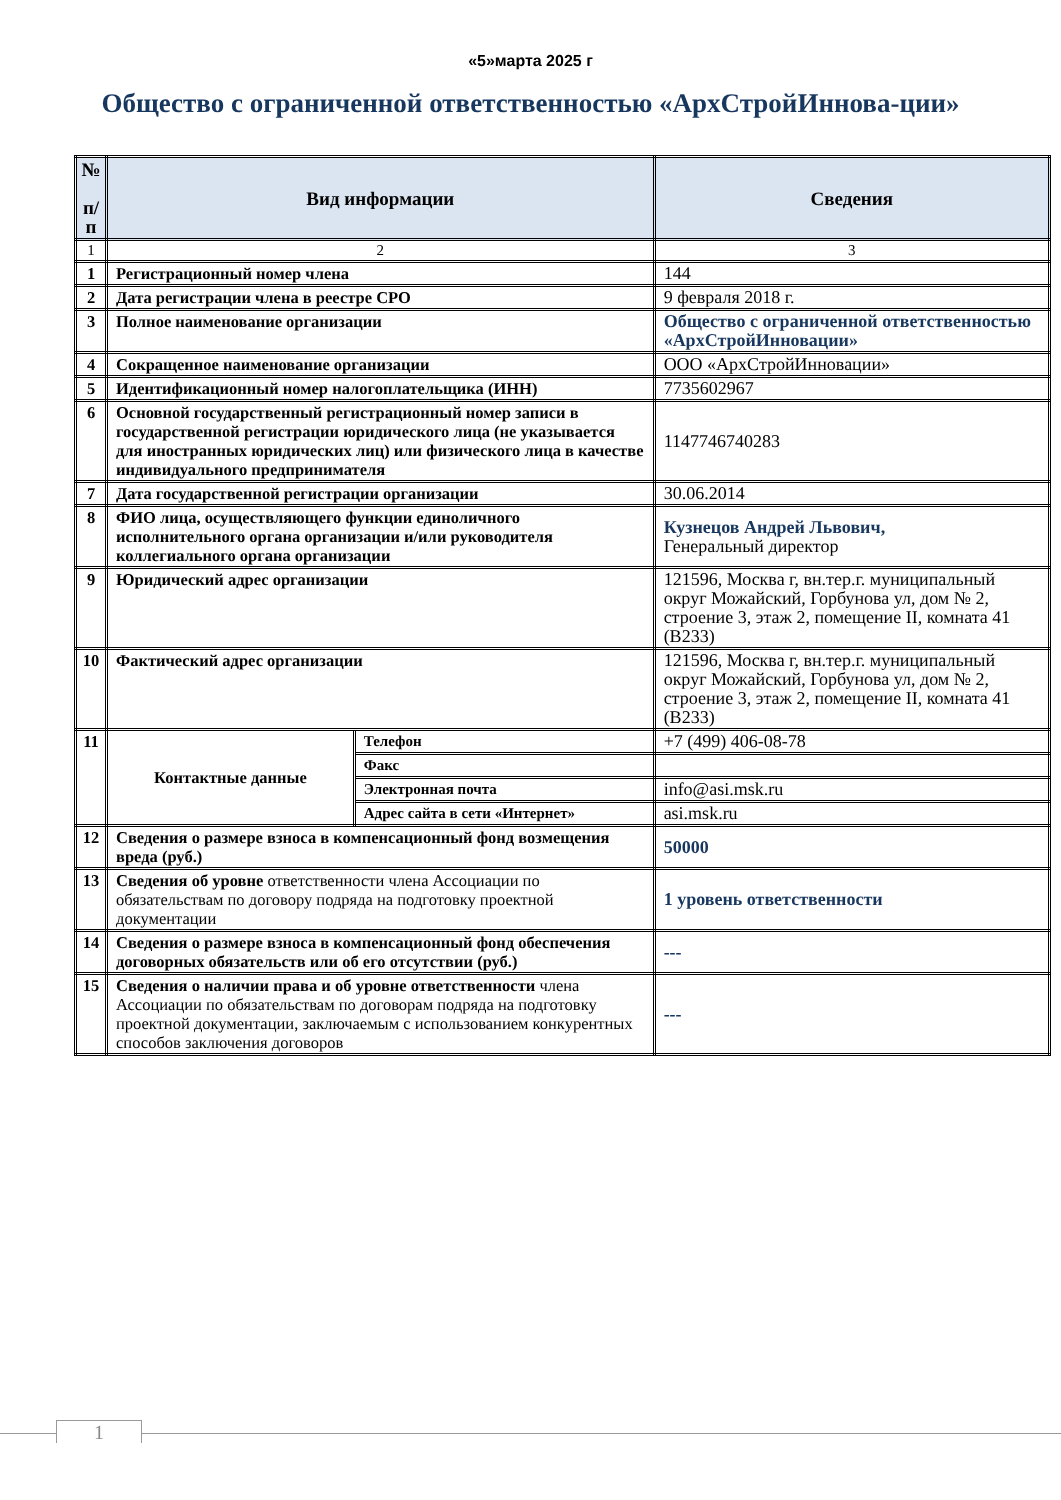«5»марта 2025 г
Общество с ограниченной ответственностью «АрхСтройИннова-ции»
| № п/п | Вид информации | | Сведения |
| --- | --- | --- | --- |
| 1 | 2 | | 3 |
| 1 | Регистрационный номер члена | | 144 |
| 2 | Дата регистрации члена в реестре СРО | | 9 февраля 2018 г. |
| 3 | Полное наименование организации | | Общество с ограниченной ответственностью «АрхСтройИнновации» |
| 4 | Сокращенное наименование организации | | ООО «АрхСтройИнновации» |
| 5 | Идентификационный номер налогоплательщика (ИНН) | | 7735602967 |
| 6 | Основной государственный регистрационный номер записи в государственной регистрации юридического лица (не указывается для иностранных юридических лиц) или физического лица в качестве индивидуального предпринимателя | | 1147746740283 |
| 7 | Дата государственной регистрации организации | | 30.06.2014 |
| 8 | ФИО лица, осуществляющего функции единоличного исполнительного органа организации и/или руководителя коллегиального органа организации | | Кузнецов Андрей Львович, Генеральный директор |
| 9 | Юридический адрес организации | | 121596, Москва г, вн.тер.г. муниципальный округ Можайский, Горбунова ул, дом № 2, строение 3, этаж 2, помещение II, комната 41 (В233) |
| 10 | Фактический адрес организации | | 121596, Москва г, вн.тер.г. муниципальный округ Можайский, Горбунова ул, дом № 2, строение 3, этаж 2, помещение II, комната 41 (В233) |
| 11 | Контактные данные | Телефон | +7 (499) 406-08-78 |
| | | Факс | |
| | | Электронная почта | info@asi.msk.ru |
| | | Адрес сайта в сети «Интернет» | asi.msk.ru |
| 12 | Сведения о размере взноса в компенсационный фонд возмещения вреда (руб.) | | 50000 |
| 13 | Сведения об уровне ответственности члена Ассоциации по обязательствам по договору подряда на подготовку проектной документации | | 1 уровень ответственности |
| 14 | Сведения о размере взноса в компенсационный фонд обеспечения договорных обязательств или об его отсутствии (руб.) | | --- |
| 15 | Сведения о наличии права и об уровне ответственности члена Ассоциации по обязательствам по договорам подряда на подготовку проектной документации, заключаемым с использованием конкурентных способов заключения договоров | | --- |
1